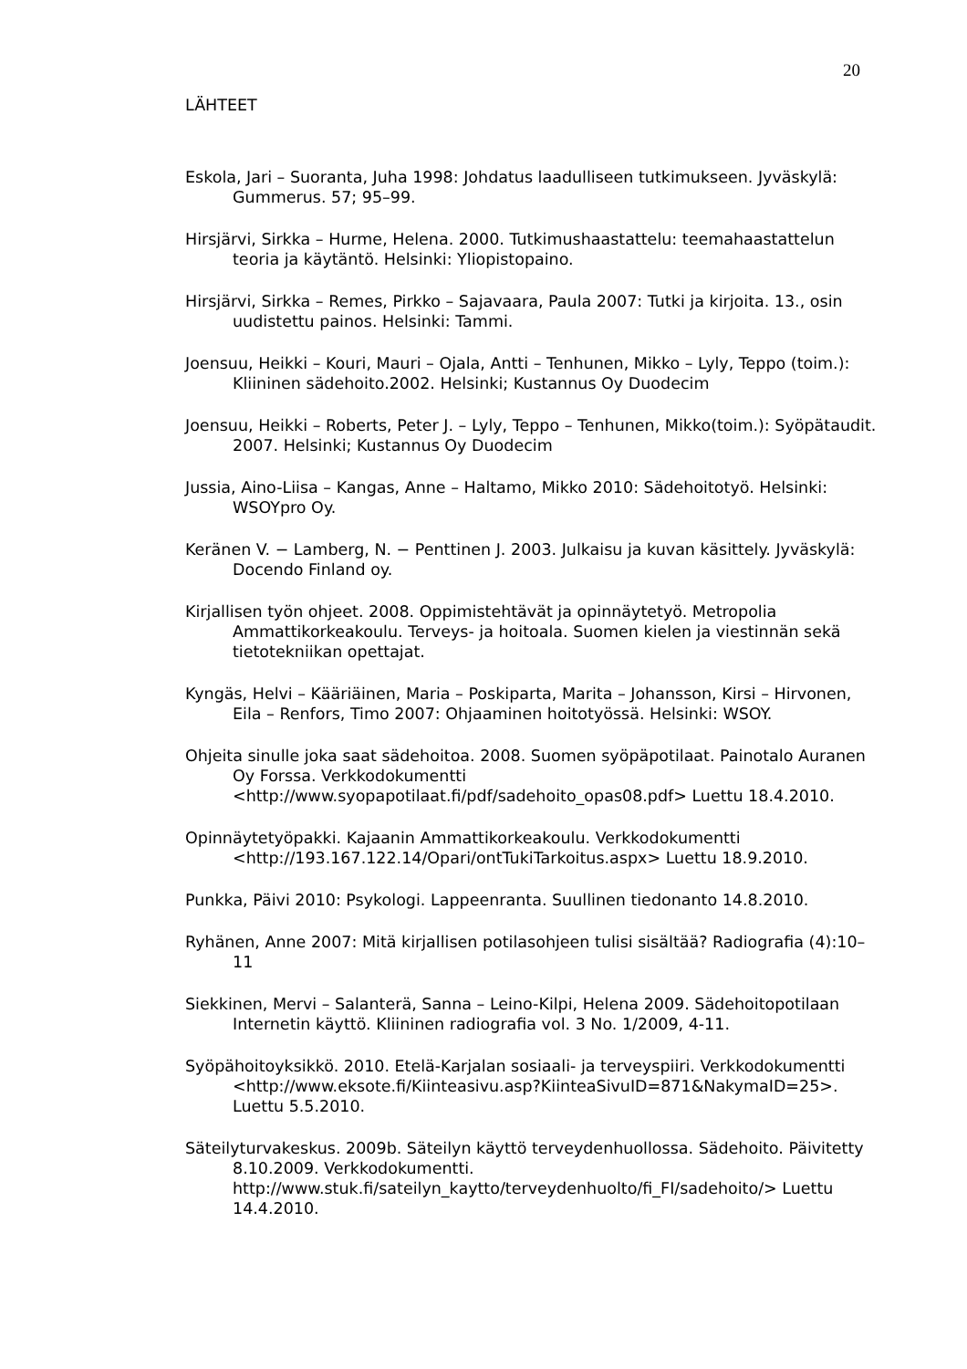20
LÄHTEET
Eskola, Jari – Suoranta, Juha 1998: Johdatus laadulliseen tutkimukseen. Jyväskylä: Gummerus. 57; 95–99.
Hirsjärvi, Sirkka – Hurme, Helena. 2000. Tutkimushaastattelu: teemahaastattelun teoria ja käytäntö. Helsinki: Yliopistopaino.
Hirsjärvi, Sirkka – Remes, Pirkko – Sajavaara, Paula 2007: Tutki ja kirjoita. 13., osin uudistettu painos. Helsinki: Tammi.
Joensuu, Heikki – Kouri, Mauri – Ojala, Antti – Tenhunen, Mikko – Lyly, Teppo (toim.): Kliininen sädehoito.2002. Helsinki; Kustannus Oy Duodecim
Joensuu, Heikki – Roberts, Peter J. – Lyly, Teppo – Tenhunen, Mikko(toim.): Syöpätaudit. 2007. Helsinki; Kustannus Oy Duodecim
Jussia, Aino-Liisa – Kangas, Anne – Haltamo, Mikko 2010: Sädehoitotyö. Helsinki: WSOYpro Oy.
Keränen V. − Lamberg, N. − Penttinen J. 2003. Julkaisu ja kuvan käsittely. Jyväskylä: Docendo Finland oy.
Kirjallisen työn ohjeet. 2008. Oppimistehtävät ja opinnäytetyö. Metropolia Ammattikorkeakoulu. Terveys- ja hoitoala. Suomen kielen ja viestinnän sekä tietotekniikan opettajat.
Kyngäs, Helvi – Kääriäinen, Maria – Poskiparta, Marita – Johansson, Kirsi – Hirvonen, Eila – Renfors, Timo 2007: Ohjaaminen hoitotyössä. Helsinki: WSOY.
Ohjeita sinulle joka saat sädehoitoa. 2008. Suomen syöpäpotilaat. Painotalo Auranen Oy Forssa. Verkkodokumentti
<http://www.syopapotilaat.fi/pdf/sadehoito_opas08.pdf> Luettu 18.4.2010.
Opinnäytetyöpakki. Kajaanin Ammattikorkeakoulu. Verkkodokumentti
<http://193.167.122.14/Opari/ontTukiTarkoitus.aspx> Luettu 18.9.2010.
Punkka, Päivi 2010: Psykologi. Lappeenranta. Suullinen tiedonanto 14.8.2010.
Ryhänen, Anne 2007: Mitä kirjallisen potilasohjeen tulisi sisältää? Radiografia (4):10–11
Siekkinen, Mervi – Salanterä, Sanna – Leino-Kilpi, Helena 2009. Sädehoitopotilaan Internetin käyttö. Kliininen radiografia vol. 3 No. 1/2009, 4-11.
Syöpähoitoyksikkö. 2010. Etelä-Karjalan sosiaali- ja terveyspiiri. Verkkodokumentti
<http://www.eksote.fi/Kiinteasivu.asp?KiinteaSivuID=871&NakymaID=25>. Luettu 5.5.2010.
Säteilyturvakeskus. 2009b. Säteilyn käyttö terveydenhuollossa. Sädehoito. Päivitetty 8.10.2009. Verkkodokumentti.
http://www.stuk.fi/sateilyn_kaytto/terveydenhuolto/fi_FI/sadehoito/> Luettu 14.4.2010.